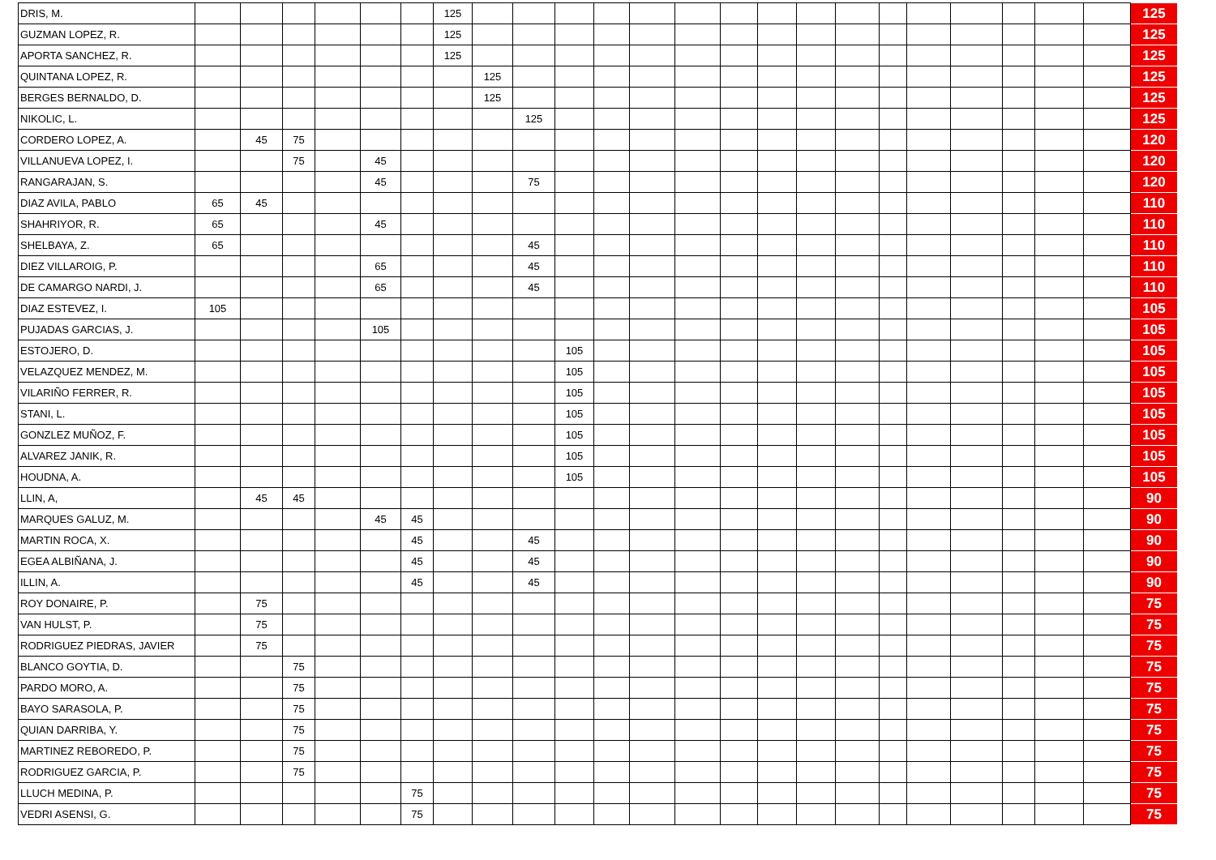| DRIS, M. | | | | | | | 125 | | | | | | | | | | | | | | | | | 125 |
| GUZMAN LOPEZ, R. | | | | | | | 125 | | | | | | | | | | | | | | | | | 125 |
| APORTA SANCHEZ, R. | | | | | | | 125 | | | | | | | | | | | | | | | | | 125 |
| QUINTANA LOPEZ, R. | | | | | | | | 125 | | | | | | | | | | | | | | | | 125 |
| BERGES BERNALDO, D. | | | | | | | | 125 | | | | | | | | | | | | | | | | 125 |
| NIKOLIC, L. | | | | | | | | | 125 | | | | | | | | | | | | | | | 125 |
| CORDERO LOPEZ, A. | | 45 | 75 | | | | | | | | | | | | | | | | | | | | | 120 |
| VILLANUEVA LOPEZ, I. | | | 75 | | 45 | | | | | | | | | | | | | | | | | | | 120 |
| RANGARAJAN, S. | | | | | 45 | | | | 75 | | | | | | | | | | | | | | | 120 |
| DIAZ AVILA, PABLO | 65 | 45 | | | | | | | | | | | | | | | | | | | | | | 110 |
| SHAHRIYOR, R. | 65 | | | | 45 | | | | | | | | | | | | | | | | | | | 110 |
| SHELBAYA, Z. | 65 | | | | | | | | 45 | | | | | | | | | | | | | | | 110 |
| DIEZ VILLAROIG, P. | | | | | 65 | | | | 45 | | | | | | | | | | | | | | | 110 |
| DE CAMARGO NARDI, J. | | | | | 65 | | | | 45 | | | | | | | | | | | | | | | 110 |
| DIAZ ESTEVEZ, I. | 105 | | | | | | | | | | | | | | | | | | | | | | | 105 |
| PUJADAS GARCIAS, J. | | | | | 105 | | | | | | | | | | | | | | | | | | | 105 |
| ESTOJERO, D. | | | | | | | | | | 105 | | | | | | | | | | | | | | 105 |
| VELAZQUEZ MENDEZ, M. | | | | | | | | | | 105 | | | | | | | | | | | | | | 105 |
| VILARIÑO FERRER, R. | | | | | | | | | | 105 | | | | | | | | | | | | | | 105 |
| STANI, L. | | | | | | | | | | 105 | | | | | | | | | | | | | | 105 |
| GONZLEZ MUÑOZ, F. | | | | | | | | | | 105 | | | | | | | | | | | | | | 105 |
| ALVAREZ JANIK, R. | | | | | | | | | | 105 | | | | | | | | | | | | | | 105 |
| HOUDNA, A. | | | | | | | | | | 105 | | | | | | | | | | | | | | 105 |
| LLIN, A, | | 45 | 45 | | | | | | | | | | | | | | | | | | | | | 90 |
| MARQUES GALUZ, M. | | | | | 45 | 45 | | | | | | | | | | | | | | | | | | 90 |
| MARTIN ROCA, X. | | | | | | 45 | | | 45 | | | | | | | | | | | | | | | 90 |
| EGEA ALBIÑANA, J. | | | | | | 45 | | | 45 | | | | | | | | | | | | | | | 90 |
| ILLIN, A. | | | | | | 45 | | | 45 | | | | | | | | | | | | | | | 90 |
| ROY DONAIRE, P. | | 75 | | | | | | | | | | | | | | | | | | | | | | 75 |
| VAN HULST, P. | | 75 | | | | | | | | | | | | | | | | | | | | | | 75 |
| RODRIGUEZ PIEDRAS, JAVIER | | 75 | | | | | | | | | | | | | | | | | | | | | | 75 |
| BLANCO GOYTIA, D. | | | 75 | | | | | | | | | | | | | | | | | | | | | 75 |
| PARDO MORO, A. | | | 75 | | | | | | | | | | | | | | | | | | | | | 75 |
| BAYO SARASOLA, P. | | | 75 | | | | | | | | | | | | | | | | | | | | | 75 |
| QUIAN DARRIBA, Y. | | | 75 | | | | | | | | | | | | | | | | | | | | | 75 |
| MARTINEZ REBOREDO, P. | | | 75 | | | | | | | | | | | | | | | | | | | | | 75 |
| RODRIGUEZ GARCIA, P. | | | 75 | | | | | | | | | | | | | | | | | | | | | 75 |
| LLUCH MEDINA, P. | | | | | | 75 | | | | | | | | | | | | | | | | | | 75 |
| VEDRI ASENSI, G. | | | | | | 75 | | | | | | | | | | | | | | | | | | 75 |